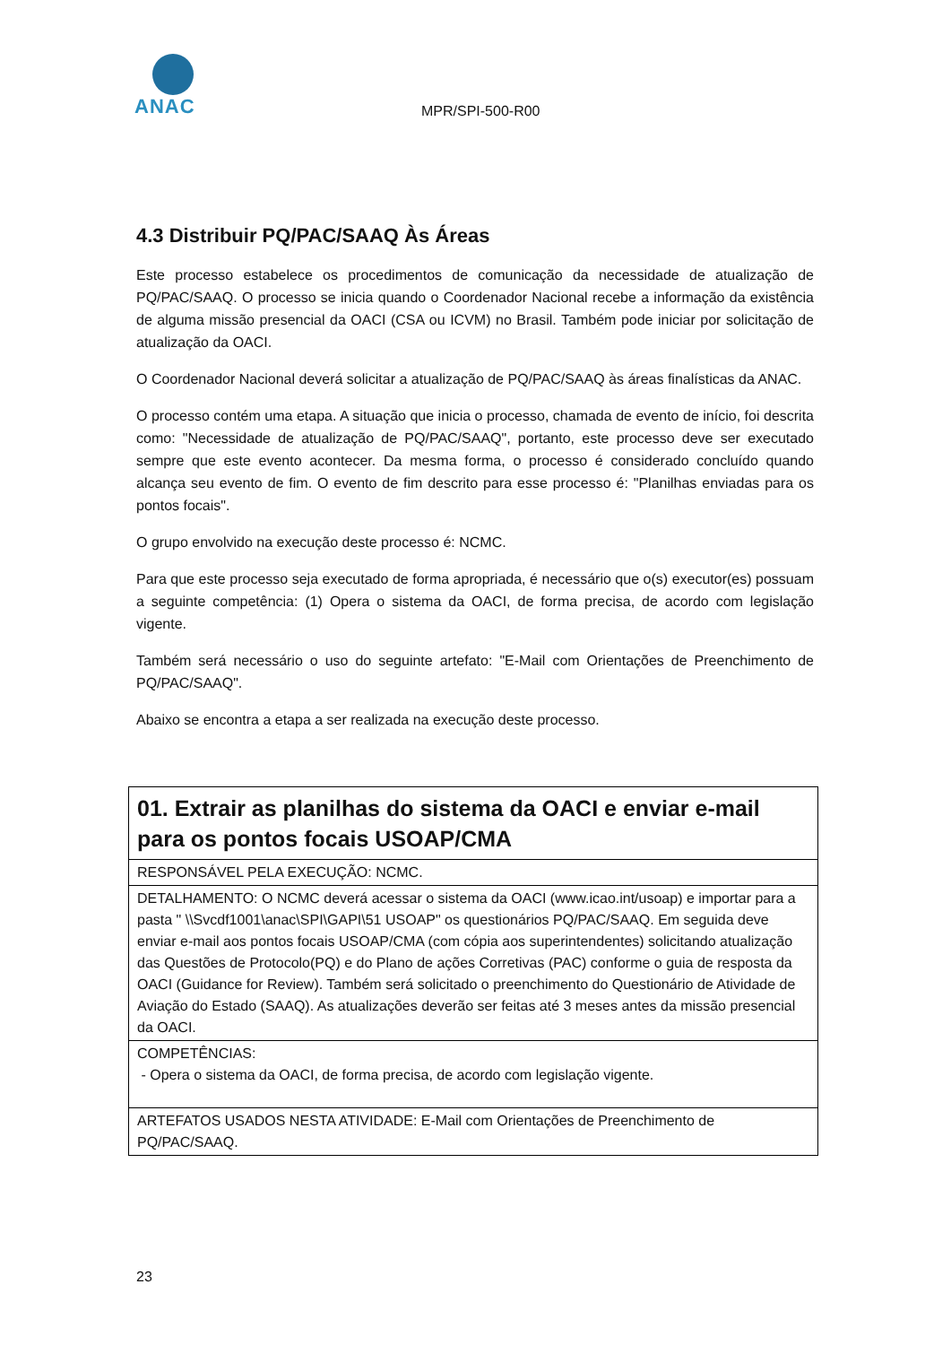ANAC
MPR/SPI-500-R00
4.3 Distribuir PQ/PAC/SAAQ Às Áreas
Este processo estabelece os procedimentos de comunicação da necessidade de atualização de PQ/PAC/SAAQ. O processo se inicia quando o Coordenador Nacional recebe a informação da existência de alguma missão presencial da OACI (CSA ou ICVM) no Brasil. Também pode iniciar por solicitação de atualização da OACI.
O Coordenador Nacional deverá solicitar a atualização de PQ/PAC/SAAQ às áreas finalísticas da ANAC.
O processo contém uma etapa. A situação que inicia o processo, chamada de evento de início, foi descrita como: "Necessidade de atualização de PQ/PAC/SAAQ", portanto, este processo deve ser executado sempre que este evento acontecer. Da mesma forma, o processo é considerado concluído quando alcança seu evento de fim. O evento de fim descrito para esse processo é: "Planilhas enviadas para os pontos focais".
O grupo envolvido na execução deste processo é: NCMC.
Para que este processo seja executado de forma apropriada, é necessário que o(s) executor(es) possuam a seguinte competência: (1) Opera o sistema da OACI, de forma precisa, de acordo com legislação vigente.
Também será necessário o uso do seguinte artefato: "E-Mail com Orientações de Preenchimento de PQ/PAC/SAAQ".
Abaixo se encontra a etapa a ser realizada na execução deste processo.
| 01. Extrair as planilhas do sistema da OACI e enviar e-mail para os pontos focais USOAP/CMA |
| RESPONSÁVEL PELA EXECUÇÃO: NCMC. |
| DETALHAMENTO: O NCMC deverá acessar o sistema da OACI (www.icao.int/usoap) e importar para a pasta " \\Svcdf1001\anac\SPI\GAPI\51 USOAP" os questionários PQ/PAC/SAAQ. Em seguida deve enviar e-mail aos pontos focais USOAP/CMA (com cópia aos superintendentes) solicitando atualização das Questões de Protocolo(PQ) e do Plano de ações Corretivas (PAC) conforme o guia de resposta da OACI (Guidance for Review). Também será solicitado o preenchimento do Questionário de Atividade de Aviação do Estado (SAAQ). As atualizações deverão ser feitas até 3 meses antes da missão presencial da OACI. |
| COMPETÊNCIAS: - Opera o sistema da OACI, de forma precisa, de acordo com legislação vigente. |
| ARTEFATOS USADOS NESTA ATIVIDADE: E-Mail com Orientações de Preenchimento de PQ/PAC/SAAQ. |
23